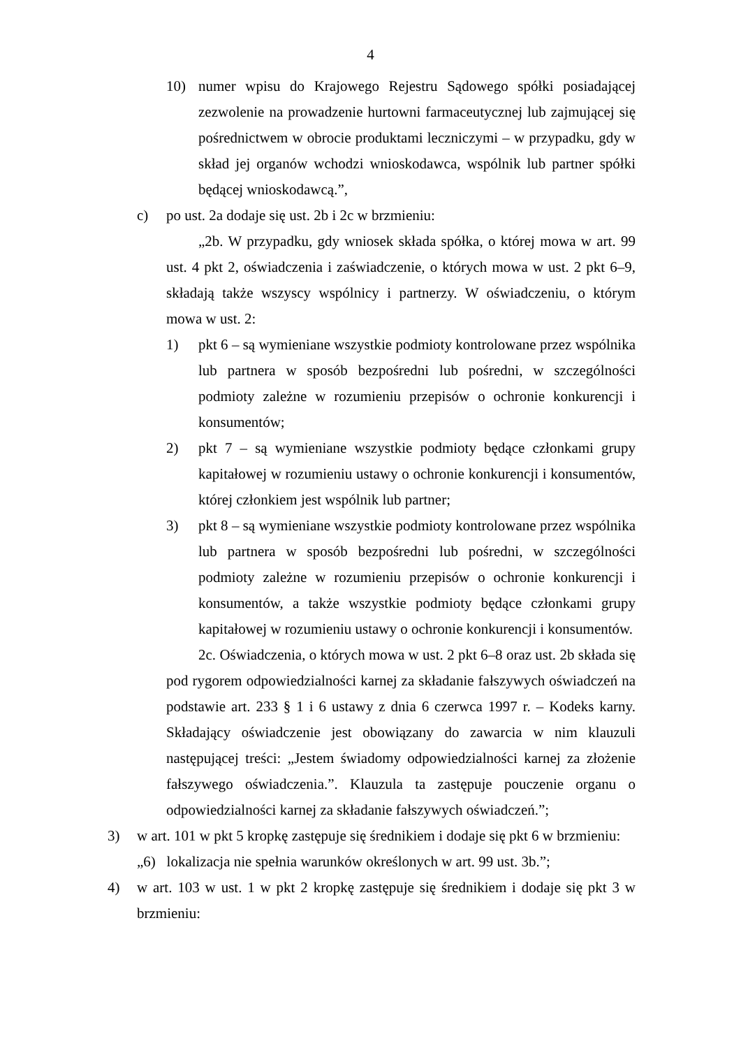4
10) numer wpisu do Krajowego Rejestru Sądowego spółki posiadającej zezwolenie na prowadzenie hurtowni farmaceutycznej lub zajmującej się pośrednictwem w obrocie produktami leczniczymi – w przypadku, gdy w skład jej organów wchodzi wnioskodawca, wspólnik lub partner spółki będącej wnioskodawcą.”,
c) po ust. 2a dodaje się ust. 2b i 2c w brzmieniu:
„2b. W przypadku, gdy wniosek składa spółka, o której mowa w art. 99 ust. 4 pkt 2, oświadczenia i zaświadczenie, o których mowa w ust. 2 pkt 6–9, składają także wszyscy wspólnicy i partnerzy. W oświadczeniu, o którym mowa w ust. 2:
1) pkt 6 – są wymieniane wszystkie podmioty kontrolowane przez wspólnika lub partnera w sposób bezpośredni lub pośredni, w szczególności podmioty zależne w rozumieniu przepisów o ochronie konkurencji i konsumentów;
2) pkt 7 – są wymieniane wszystkie podmioty będące członkami grupy kapitałowej w rozumieniu ustawy o ochronie konkurencji i konsumentów, której członkiem jest wspólnik lub partner;
3) pkt 8 – są wymieniane wszystkie podmioty kontrolowane przez wspólnika lub partnera w sposób bezpośredni lub pośredni, w szczególności podmioty zależne w rozumieniu przepisów o ochronie konkurencji i konsumentów, a także wszystkie podmioty będące członkami grupy kapitałowej w rozumieniu ustawy o ochronie konkurencji i konsumentów.
2c. Oświadczenia, o których mowa w ust. 2 pkt 6–8 oraz ust. 2b składa się pod rygorem odpowiedzialności karnej za składanie fałszywych oświadczeń na podstawie art. 233 § 1 i 6 ustawy z dnia 6 czerwca 1997 r. – Kodeks karny. Składający oświadczenie jest obowiązany do zawarcia w nim klauzuli następującej treści: „Jestem świadomy odpowiedzialności karnej za złożenie fałszywego oświadczenia.”. Klauzula ta zastępuje pouczenie organu o odpowiedzialności karnej za składanie fałszywych oświadczeń.”;
3) w art. 101 w pkt 5 kropkę zastępuje się średnikiem i dodaje się pkt 6 w brzmieniu:
„6) lokalizacja nie spełnia warunków określonych w art. 99 ust. 3b.”;
4) w art. 103 w ust. 1 w pkt 2 kropkę zastępuje się średnikiem i dodaje się pkt 3 w brzmieniu: